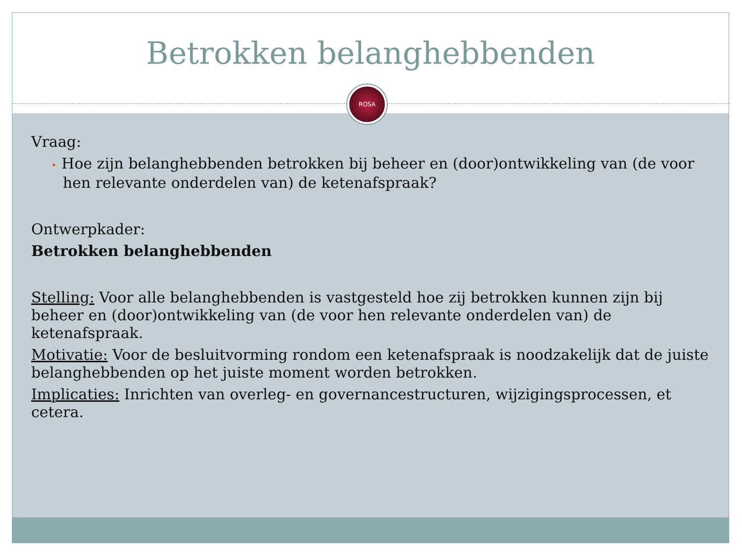Betrokken belanghebbenden
ROSA
Vraag:
• Hoe zijn belanghebbenden betrokken bij beheer en (door)ontwikkeling van (de voor hen relevante onderdelen van) de ketenafspraak?
Ontwerpkader:
Betrokken belanghebbenden
Stelling: Voor alle belanghebbenden is vastgesteld hoe zij betrokken kunnen zijn bij beheer en (door)ontwikkeling van (de voor hen relevante onderdelen van) de ketenafspraak.
Motivatie: Voor de besluitvorming rondom een ketenafspraak is noodzakelijk dat de juiste belanghebbenden op het juiste moment worden betrokken.
Implicaties: Inrichten van overleg- en governancestructuren, wijzigingsprocessen, et cetera.